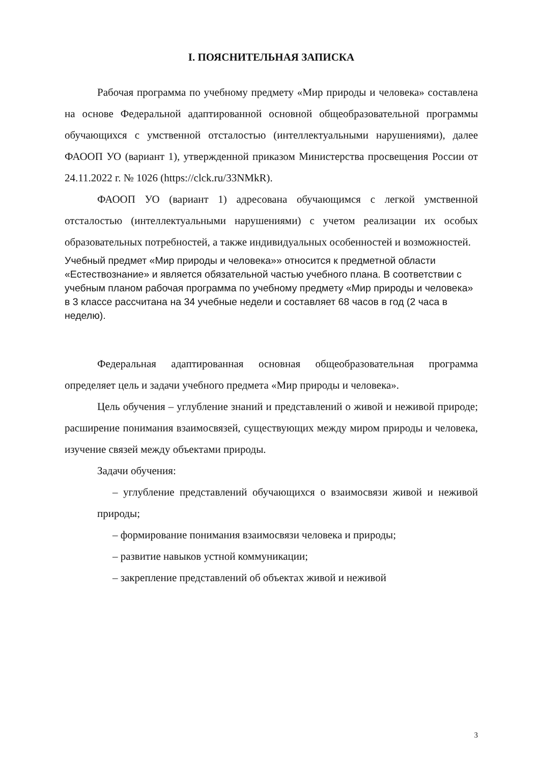I. ПОЯСНИТЕЛЬНАЯ ЗАПИСКА
Рабочая программа по учебному предмету «Мир природы и человека» составлена на основе Федеральной адаптированной основной общеобразовательной программы обучающихся с умственной отсталостью (интеллектуальными нарушениями), далее ФАООП УО (вариант 1), утвержденной приказом Министерства просвещения России от 24.11.2022 г. № 1026 (https://clck.ru/33NMkR).
ФАООП УО (вариант 1) адресована обучающимся с легкой умственной отсталостью (интеллектуальными нарушениями) с учетом реализации их особых образовательных потребностей, а также индивидуальных особенностей и возможностей.
Учебный предмет «Мир природы и человека»» относится к предметной области «Естествознание» и является обязательной частью учебного плана. В соответствии с учебным планом рабочая программа по учебному предмету «Мир природы и человека» в 3 классе рассчитана на 34 учебные недели и составляет 68 часов в год (2 часа в неделю).
Федеральная адаптированная основная общеобразовательная программа определяет цель и задачи учебного предмета «Мир природы и человека».
Цель обучения – углубление знаний и представлений о живой и неживой природе; расширение понимания взаимосвязей, существующих между миром природы и человека, изучение связей между объектами природы.
Задачи обучения:
– углубление представлений обучающихся о взаимосвязи живой и неживой природы;
– формирование понимания взаимосвязи человека и природы;
– развитие навыков устной коммуникации;
– закрепление представлений об объектах живой и неживой
3